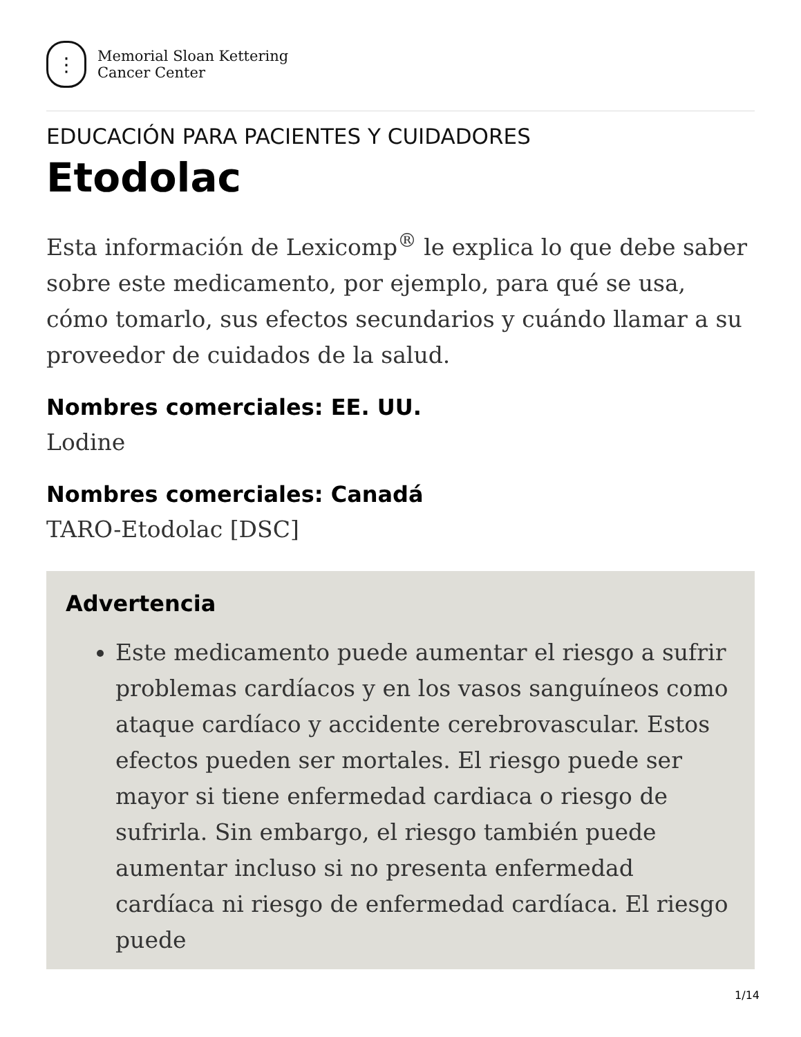⋮
Memorial Sloan Kettering
Cancer Center
EDUCACIÓN PARA PACIENTES Y CUIDADORES
Etodolac
Esta información de Lexicomp<sup>®</sup> le explica lo que debe saber sobre este medicamento, por ejemplo, para qué se usa, cómo tomarlo, sus efectos secundarios y cuándo llamar a su proveedor de cuidados de la salud.
Nombres comerciales: EE. UU.
Lodine
Nombres comerciales: Canadá
TARO-Etodolac [DSC]
Advertencia
Este medicamento puede aumentar el riesgo a sufrir problemas cardíacos y en los vasos sanguíneos como ataque cardíaco y accidente cerebrovascular. Estos efectos pueden ser mortales. El riesgo puede ser mayor si tiene enfermedad cardiaca o riesgo de sufrirla. Sin embargo, el riesgo también puede aumentar incluso si no presenta enfermedad cardíaca ni riesgo de enfermedad cardíaca. El riesgo puede
1/14